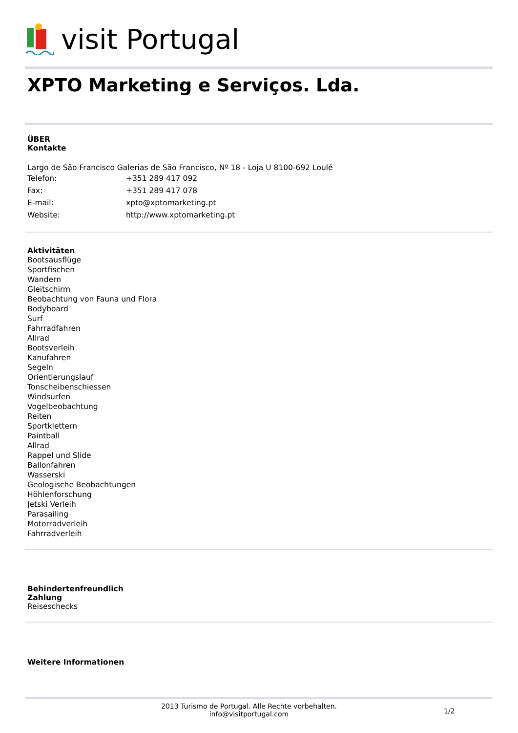visit Portugal
XPTO Marketing e Serviços. Lda.
ÜBER
Kontakte
Largo de São Francisco Galerias de São Francisco, Nº 18 - Loja U 8100-692 Loulé
| Telefon: | +351 289 417 092 |
| Fax: | +351 289 417 078 |
| E-mail: | xpto@xptomarketing.pt |
| Website: | http://www.xptomarketing.pt |
Aktivitäten
Bootsausflüge
Sportfischen
Wandern
Gleitschirm
Beobachtung von Fauna und Flora
Bodyboard
Surf
Fahrradfahren
Allrad
Bootsverleih
Kanufahren
Segeln
Orientierungslauf
Tonscheibenschiessen
Windsurfen
Vogelbeobachtung
Reiten
Sportklettern
Paintball
Allrad
Rappel und Slide
Ballonfahren
Wasserski
Geologische Beobachtungen
Höhlenforschung
Jetski Verleih
Parasailing
Motorradverleih
Fahrradverleih
Behindertenfreundlich
Zahlung
Reiseschecks
Weitere Informationen
2013 Turismo de Portugal. Alle Rechte vorbehalten.
info@visitportugal.com
1/2